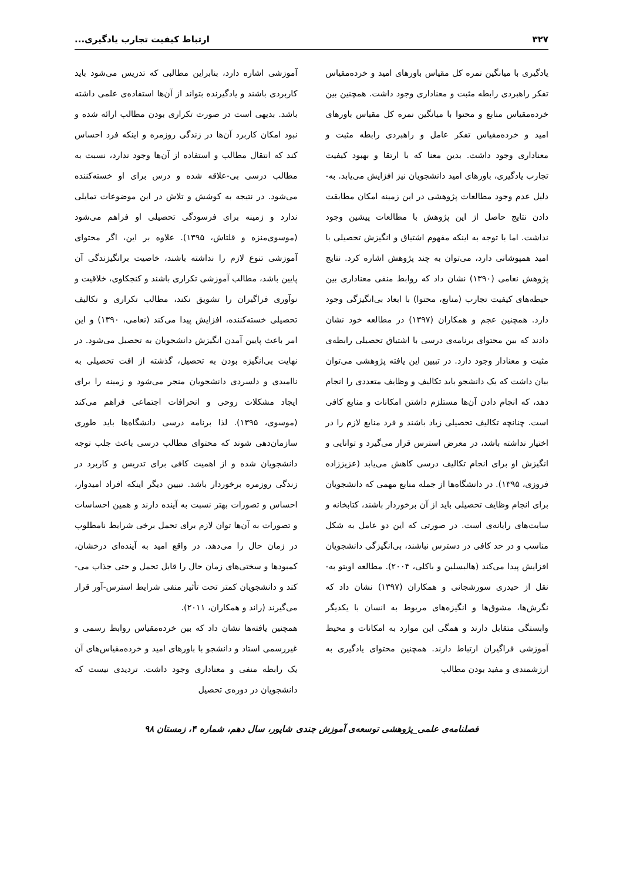۳۲۷ ارتباط کیفیت تجارب یادگیری...
یادگیری با میانگین نمره کل مقیاس باورهای امید و خرده‌مقیاس تفکر راهبردی رابطه مثبت و معناداری وجود داشت. همچنین بین خرده‌مقیاس منابع و محتوا با میانگین نمره کل مقیاس باورهای امید و خرده‌مقیاس تفکر عامل و راهبردی رابطه مثبت و معناداری وجود داشت. بدین معنا که با ارتقا و بهبود کیفیت تجارب یادگیری، باورهای امید دانشجویان نیز افزایش می‌یابد. به-دلیل عدم وجود مطالعات پژوهشی در این زمینه امکان مطابقت دادن نتایج حاصل از این پژوهش با مطالعات پیشین وجود نداشت. اما با توجه به اینکه مفهوم اشتیاق و انگیزش تحصیلی با امید همپوشانی دارد، می‌توان به چند پژوهش اشاره کرد. نتایج پژوهش نعامی (۱۳۹۰) نشان داد که روابط منفی معناداری بین حیطه‌های کیفیت تجارب (منابع، محتوا) با ابعاد بی‌انگیزگی وجود دارد. همچنین عجم و همکاران (۱۳۹۷) در مطالعه خود نشان دادند که بین محتوای برنامه‌ی درسی با اشتیاق تحصیلی رابطه‌ی مثبت و معنادار وجود دارد. در تبیین این یافته پژوهشی می‌توان بیان داشت که یک دانشجو باید تکالیف و وظایف متعددی را انجام دهد، که انجام دادن آن‌ها مستلزم داشتن امکانات و منابع کافی است. چنانچه تکالیف تحصیلی زیاد باشند و فرد منابع لازم را در اختیار نداشته باشد، در معرض استرس قرار می‌گیرد و توانایی و انگیزش او برای انجام تکالیف درسی کاهش می‌یابد (عزیززاده فروزی، ۱۳۹۵). در دانشگاه‌ها از جمله منابع مهمی که دانشجویان برای انجام وظایف تحصیلی باید از آن برخوردار باشند، کتابخانه و سایت‌های رایانه‌ی است. در صورتی که این دو عامل به شکل مناسب و در حد کافی در دسترس نباشند، بی‌انگیزگی دانشجویان افزایش پیدا می‌کند (هالبسلبن و باکلی، ۲۰۰۴). مطالعه اویتو به-نقل از حیدری سورشجانی و همکاران (۱۳۹۷) نشان داد که نگرش‌ها، مشوق‌ها و انگیزه‌های مربوط به انسان با یکدیگر وابستگی متقابل دارند و همگی این موارد به امکانات و محیط آموزشی فراگیران ارتباط دارند. همچنین محتوای یادگیری به ارزشمندی و مفید بودن مطالب
آموزشی اشاره دارد، بنابراین مطالبی که تدریس می‌شود باید کاربردی باشند و یادگیرنده بتواند از آن‌ها استفاده‌ی علمی داشته باشد. بدیهی است در صورت تکراری بودن مطالب ارائه شده و نبود امکان کاربرد آن‌ها در زندگی روزمره و اینکه فرد احساس کند که انتقال مطالب و استفاده از آن‌ها وجود ندارد، نسبت به مطالب درسی بی-علاقه شده و درس برای او خسته‌کننده می‌شود. در نتیجه به کوشش و تلاش در این موضوعات تمایلی ندارد و زمینه برای فرسودگی تحصیلی او فراهم می‌شود (موسوی‌منزه و قلتاش، ۱۳۹۵). علاوه بر این، اگر محتوای آموزشی تنوع لازم را نداشته باشند، خاصیت برانگیزندگی آن پایین باشد، مطالب آموزشی تکراری باشند و کنجکاوی، خلاقیت و نوآوری فراگیران را تشویق نکند، مطالب تکراری و تکالیف تحصیلی خسته‌کننده، افزایش پیدا می‌کند (نعامی، ۱۳۹۰) و این امر باعث پایین آمدن انگیزش دانشجویان به تحصیل می‌شود. در نهایت بی‌انگیزه بودن به تحصیل، گذشته از افت تحصیلی به ناامیدی و دلسردی دانشجویان منجر می‌شود و زمینه را برای ایجاد مشکلات روحی و انحرافات اجتماعی فراهم می‌کند (موسوی، ۱۳۹۵). لذا برنامه درسی دانشگاه‌ها باید طوری سازمان‌دهی شوند که محتوای مطالب درسی باعث جلب توجه دانشجویان شده و از اهمیت کافی برای تدریس و کاربرد در زندگی روزمره برخوردار باشد. تبیین دیگر اینکه افراد امیدوار، احساس و تصورات بهتر نسبت به آینده دارند و همین احساسات و تصورات به آن‌ها توان لازم برای تحمل برخی شرایط نامطلوب در زمان حال را می‌دهد. در واقع امید به آینده‌ای درخشان، کمبودها و سختی‌های زمان حال را قابل تحمل و حتی جذاب می-کند و دانشجویان کمتر تحت تأثیر منفی شرایط استرس-آور قرار می‌گیرند (راند و همکاران، ۲۰۱۱).
همچنین یافته‌ها نشان داد که بین خرده‌مقیاس روابط رسمی و غیررسمی استاد و دانشجو با باورهای امید و خرده‌مقیاس‌های آن یک رابطه منفی و معناداری وجود داشت. تردیدی نیست که دانشجویان در دوره‌ی تحصیل
فصلنامه‌ی علمی_پژوهشی توسعه‌ی آموزش جندی شاپور، سال دهم، شماره ۴، زمستان ۹۸